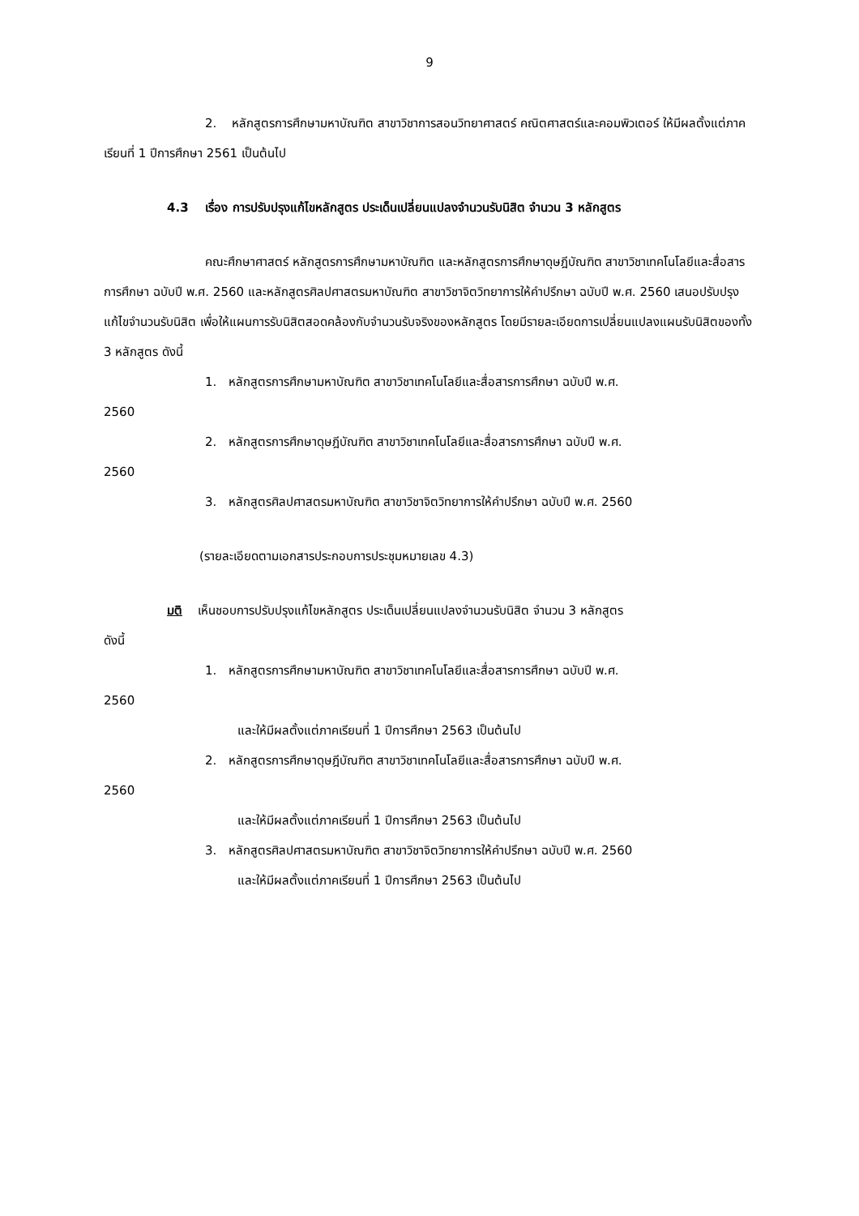9
2. หลักสูตรการศึกษามหาบัณฑิต สาขาวิชาการสอนวิทยาศาสตร์ คณิตศาสตร์และคอมพิวเตอร์ ให้มีผลตั้งแต่ภาคเรียนที่ 1 ปีการศึกษา 2561 เป็นต้นไป
4.3 เรื่อง การปรับปรุงแก้ไขหลักสูตร ประเด็นเปลี่ยนแปลงจำนวนรับนิสิต จำนวน 3 หลักสูตร
คณะศึกษาศาสตร์ หลักสูตรการศึกษามหาบัณฑิต และหลักสูตรการศึกษาดุษฎีบัณฑิต สาขาวิชาเทคโนโลยีและสื่อสารการศึกษา ฉบับปี พ.ศ. 2560 และหลักสูตรศิลปศาสตรมหาบัณฑิต สาขาวิชาจิตวิทยาการให้คำปรึกษา ฉบับปี พ.ศ. 2560 เสนอปรับปรุงแก้ไขจำนวนรับนิสิต เพื่อให้แผนการรับนิสิตสอดคล้องกับจำนวนรับจริงของหลักสูตร โดยมีรายละเอียดการเปลี่ยนแปลงแผนรับนิสิตของทั้ง 3 หลักสูตร ดังนี้
1. หลักสูตรการศึกษามหาบัณฑิต สาขาวิชาเทคโนโลยีและสื่อสารการศึกษา ฉบับปี พ.ศ.
2560
2. หลักสูตรการศึกษาดุษฎีบัณฑิต สาขาวิชาเทคโนโลยีและสื่อสารการศึกษา ฉบับปี พ.ศ.
2560
3. หลักสูตรศิลปศาสตรมหาบัณฑิต สาขาวิชาจิตวิทยาการให้คำปรึกษา ฉบับปี พ.ศ. 2560
(รายละเอียดตามเอกสารประกอบการประชุมหมายเลข 4.3)
มติ เห็นชอบการปรับปรุงแก้ไขหลักสูตร ประเด็นเปลี่ยนแปลงจำนวนรับนิสิต จำนวน 3 หลักสูตร
ดังนี้
1. หลักสูตรการศึกษามหาบัณฑิต สาขาวิชาเทคโนโลยีและสื่อสารการศึกษา ฉบับปี พ.ศ.
2560
และให้มีผลตั้งแต่ภาคเรียนที่ 1 ปีการศึกษา 2563 เป็นต้นไป
2. หลักสูตรการศึกษาดุษฎีบัณฑิต สาขาวิชาเทคโนโลยีและสื่อสารการศึกษา ฉบับปี พ.ศ.
2560
และให้มีผลตั้งแต่ภาคเรียนที่ 1 ปีการศึกษา 2563 เป็นต้นไป
3. หลักสูตรศิลปศาสตรมหาบัณฑิต สาขาวิชาจิตวิทยาการให้คำปรึกษา ฉบับปี พ.ศ. 2560
และให้มีผลตั้งแต่ภาคเรียนที่ 1 ปีการศึกษา 2563 เป็นต้นไป